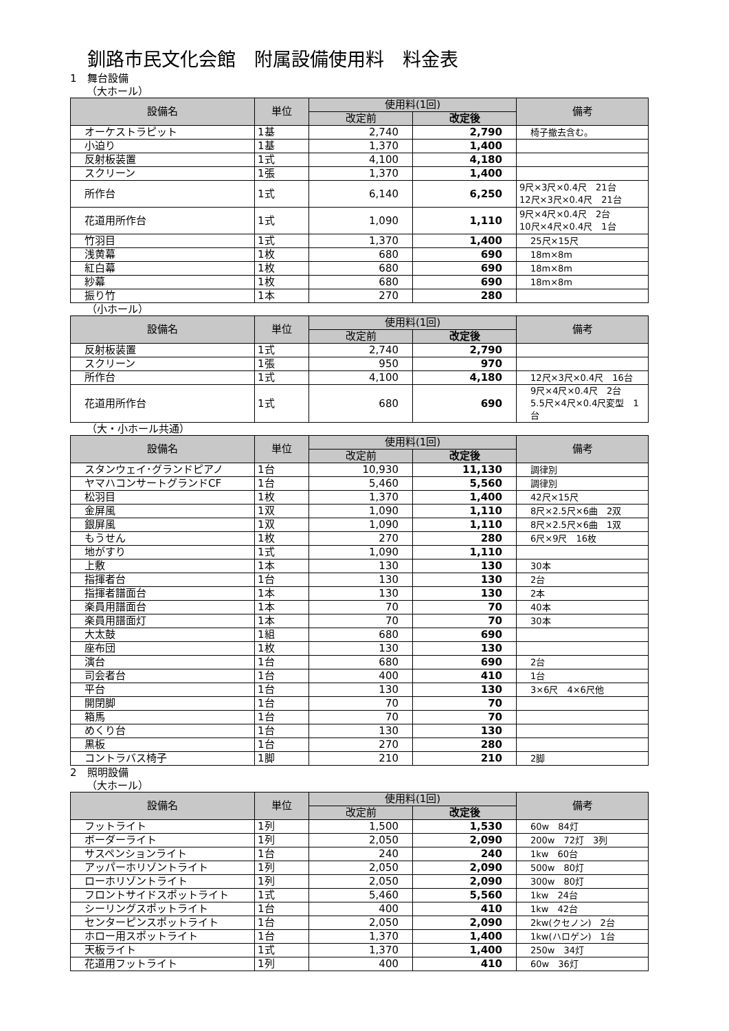釧路市民文化会館　附属設備使用料　料金表
1　舞台設備
（大ホール）
| 設備名 | 単位 | 使用料(1回) | | 備考 |
| --- | --- | --- | --- | --- |
| | | 改定前 | 改定後 | |
| オーケストラピット | 1基 | 2,740 | 2,790 | 椅子撤去含む。 |
| 小迫り | 1基 | 1,370 | 1,400 | |
| 反射板装置 | 1式 | 4,100 | 4,180 | |
| スクリーン | 1張 | 1,370 | 1,400 | |
| 所作台 | 1式 | 6,140 | 6,250 | 9尺×3尺×0.4尺 21台 12尺×3尺×0.4尺 21台 |
| 花道用所作台 | 1式 | 1,090 | 1,110 | 9尺×4尺×0.4尺 2台 10尺×4尺×0.4尺 1台 |
| 竹羽目 | 1式 | 1,370 | 1,400 | 25尺×15尺 |
| 浅黄幕 | 1枚 | 680 | 690 | 18m×8m |
| 紅白幕 | 1枚 | 680 | 690 | 18m×8m |
| 紗幕 | 1枚 | 680 | 690 | 18m×8m |
| 振り竹 | 1本 | 270 | 280 | |
（小ホール）
| 設備名 | 単位 | 使用料(1回) | | 備考 |
| --- | --- | --- | --- | --- |
| | | 改定前 | 改定後 | |
| 反射板装置 | 1式 | 2,740 | 2,790 | |
| スクリーン | 1張 | 950 | 970 | |
| 所作台 | 1式 | 4,100 | 4,180 | 12尺×3尺×0.4尺 16台 |
| 花道用所作台 | 1式 | 680 | 690 | 9尺×4尺×0.4尺 2台 5.5尺×4尺×0.4尺変型 1台 |
（大・小ホール共通）
| 設備名 | 単位 | 使用料(1回) | | 備考 |
| --- | --- | --- | --- | --- |
| | | 改定前 | 改定後 | |
| スタンウェイ･グランドピアノ | 1台 | 10,930 | 11,130 | 調律別 |
| ヤマハコンサートグランドCF | 1台 | 5,460 | 5,560 | 調律別 |
| 松羽目 | 1枚 | 1,370 | 1,400 | 42尺×15尺 |
| 金屏風 | 1双 | 1,090 | 1,110 | 8尺×2.5尺×6曲 2双 |
| 銀屏風 | 1双 | 1,090 | 1,110 | 8尺×2.5尺×6曲 1双 |
| もうせん | 1枚 | 270 | 280 | 6尺×9尺 16枚 |
| 地がすり | 1式 | 1,090 | 1,110 | |
| 上敷 | 1本 | 130 | 130 | 30本 |
| 指揮者台 | 1台 | 130 | 130 | 2台 |
| 指揮者譜面台 | 1本 | 130 | 130 | 2本 |
| 楽員用譜面台 | 1本 | 70 | 70 | 40本 |
| 楽員用譜面灯 | 1本 | 70 | 70 | 30本 |
| 大太鼓 | 1組 | 680 | 690 | |
| 座布団 | 1枚 | 130 | 130 | |
| 演台 | 1台 | 680 | 690 | 2台 |
| 司会者台 | 1台 | 400 | 410 | 1台 |
| 平台 | 1台 | 130 | 130 | 3×6尺 4×6尺他 |
| 開閉脚 | 1台 | 70 | 70 | |
| 箱馬 | 1台 | 70 | 70 | |
| めくり台 | 1台 | 130 | 130 | |
| 黒板 | 1台 | 270 | 280 | |
| コントラバス椅子 | 1脚 | 210 | 210 | 2脚 |
2　照明設備
（大ホール）
| 設備名 | 単位 | 使用料(1回) | | 備考 |
| --- | --- | --- | --- | --- |
| | | 改定前 | 改定後 | |
| フットライト | 1列 | 1,500 | 1,530 | 60w 84灯 |
| ボーダーライト | 1列 | 2,050 | 2,090 | 200w 72灯 3列 |
| サスペンションライト | 1台 | 240 | 240 | 1kw 60台 |
| アッパーホリゾントライト | 1列 | 2,050 | 2,090 | 500w 80灯 |
| ローホリゾントライト | 1列 | 2,050 | 2,090 | 300w 80灯 |
| フロントサイドスポットライト | 1式 | 5,460 | 5,560 | 1kw 24台 |
| シーリングスポットライト | 1台 | 400 | 410 | 1kw 42台 |
| センターピンスポットライト | 1台 | 2,050 | 2,090 | 2kw(クセノン) 2台 |
| ホロー用スポットライト | 1台 | 1,370 | 1,400 | 1kw(ハロゲン) 1台 |
| 天板ライト | 1式 | 1,370 | 1,400 | 250w 34灯 |
| 花道用フットライト | 1列 | 400 | 410 | 60w 36灯 |